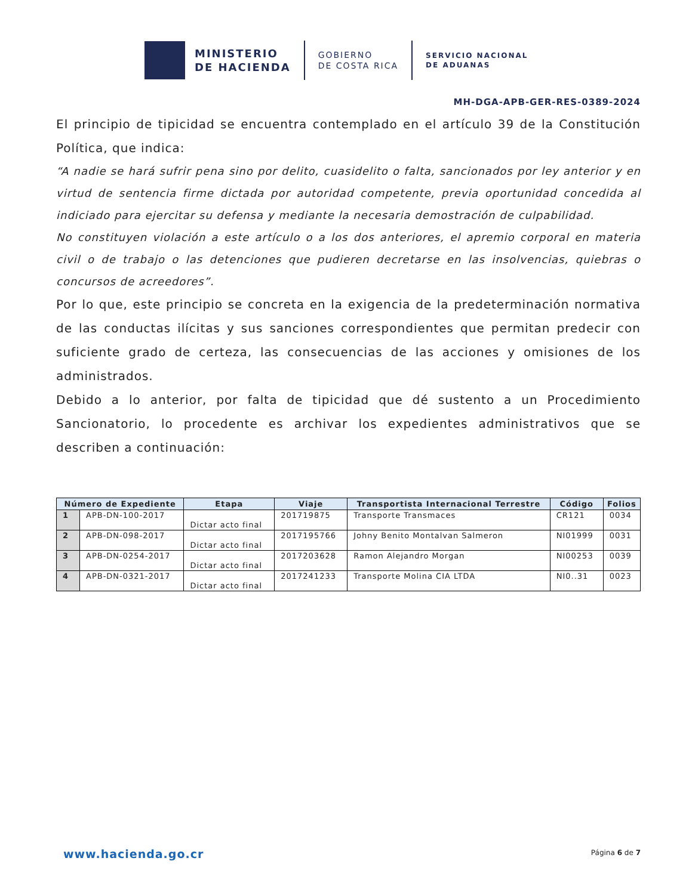MINISTERIO
DE HACIENDA
GOBIERNO
DE COSTA RICA
SERVICIO NACIONAL
DE ADUANAS
MH-DGA-APB-GER-RES-0389-2024
El principio de tipicidad se encuentra contemplado en el artículo 39 de la Constitución Política, que indica:
“A nadie se hará sufrir pena sino por delito, cuasidelito o falta, sancionados por ley anterior y en virtud de sentencia firme dictada por autoridad competente, previa oportunidad concedida al indiciado para ejercitar su defensa y mediante la necesaria demostración de culpabilidad.
No constituyen violación a este artículo o a los dos anteriores, el apremio corporal en materia civil o de trabajo o las detenciones que pudieren decretarse en las insolvencias, quiebras o concursos de acreedores”.
Por lo que, este principio se concreta en la exigencia de la predeterminación normativa de las conductas ilícitas y sus sanciones correspondientes que permitan predecir con suficiente grado de certeza, las consecuencias de las acciones y omisiones de los administrados.
Debido a lo anterior, por falta de tipicidad que dé sustento a un Procedimiento Sancionatorio, lo procedente es archivar los expedientes administrativos que se describen a continuación:
| Número de Expediente | | Etapa | Viaje | Transportista Internacional Terrestre | Código | Folios |
| --- | --- | --- | --- | --- | --- | --- |
| 1 | APB-DN-100-2017 | Dictar acto final | 201719875 | Transporte Transmaces | CR121 | 0034 |
| 2 | APB-DN-098-2017 | Dictar acto final | 2017195766 | Johny Benito Montalvan Salmeron | NI01999 | 0031 |
| 3 | APB-DN-0254-2017 | Dictar acto final | 2017203628 | Ramon Alejandro Morgan | NI00253 | 0039 |
| 4 | APB-DN-0321-2017 | Dictar acto final | 2017241233 | Transporte Molina CIA LTDA | NI0..31 | 0023 |
www.hacienda.go.cr Página 6 de 7